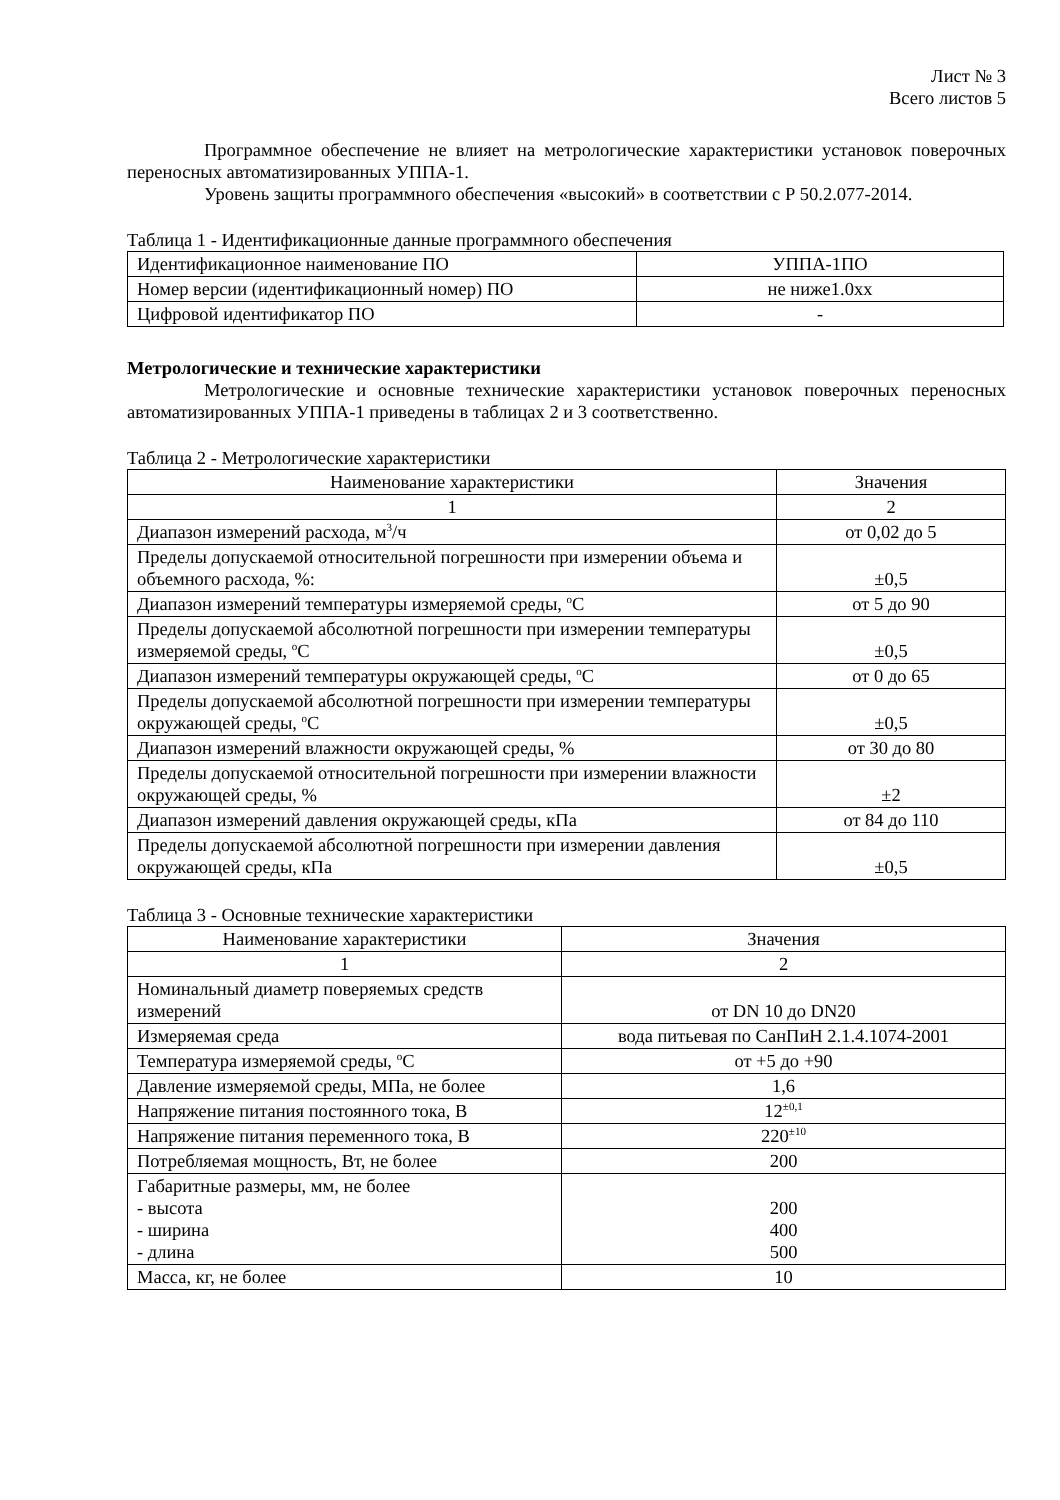Лист № 3
Всего листов 5
Программное обеспечение не влияет на метрологические характеристики установок поверочных переносных автоматизированных УППА-1.
Уровень защиты программного обеспечения «высокий» в соответствии с Р 50.2.077-2014.
Таблица 1 - Идентификационные данные программного обеспечения
| Идентификационное наименование ПО | УППА-1ПО |
| Номер версии (идентификационный номер) ПО | не ниже1.0xx |
| Цифровой идентификатор ПО | - |
Метрологические и технические характеристики
Метрологические и основные технические характеристики установок поверочных переносных автоматизированных УППА-1 приведены в таблицах 2 и 3 соответственно.
Таблица 2 - Метрологические характеристики
| Наименование характеристики | Значения |
| 1 | 2 |
| Диапазон измерений расхода, м<sup>3</sup>/ч | от 0,02 до 5 |
| Пределы допускаемой относительной погрешности при измерении объема и объемного расхода, %: | ±0,5 |
| Диапазон измерений температуры измеряемой среды, <sup>о</sup>С | от 5 до 90 |
| Пределы допускаемой абсолютной погрешности при измерении температуры измеряемой среды, <sup>о</sup>С | ±0,5 |
| Диапазон измерений температуры окружающей среды, <sup>о</sup>С | от 0 до 65 |
| Пределы допускаемой абсолютной погрешности при измерении температуры окружающей среды, <sup>о</sup>С | ±0,5 |
| Диапазон измерений влажности окружающей среды, % | от 30 до 80 |
| Пределы допускаемой относительной погрешности при измерении влажности окружающей среды, % | ±2 |
| Диапазон измерений давления окружающей среды, кПа | от 84 до 110 |
| Пределы допускаемой абсолютной погрешности при измерении давления окружающей среды, кПа | ±0,5 |
Таблица 3 - Основные технические характеристики
| Наименование характеристики | Значения |
| 1 | 2 |
| Номинальный диаметр поверяемых средств измерений | от DN 10 до DN20 |
| Измеряемая среда | вода питьевая по СанПиН 2.1.4.1074-2001 |
| Температура измеряемой среды, <sup>о</sup>С | от +5 до +90 |
| Давление измеряемой среды, МПа, не более | 1,6 |
| Напряжение питания постоянного тока, В | 12<sup>±0,1</sup> |
| Напряжение питания переменного тока, В | 220<sup>±10</sup> |
| Потребляемая мощность, Вт, не более | 200 |
| Габаритные размеры, мм, не более - высота - ширина - длина | 200 400 500 |
| Масса, кг, не более | 10 |